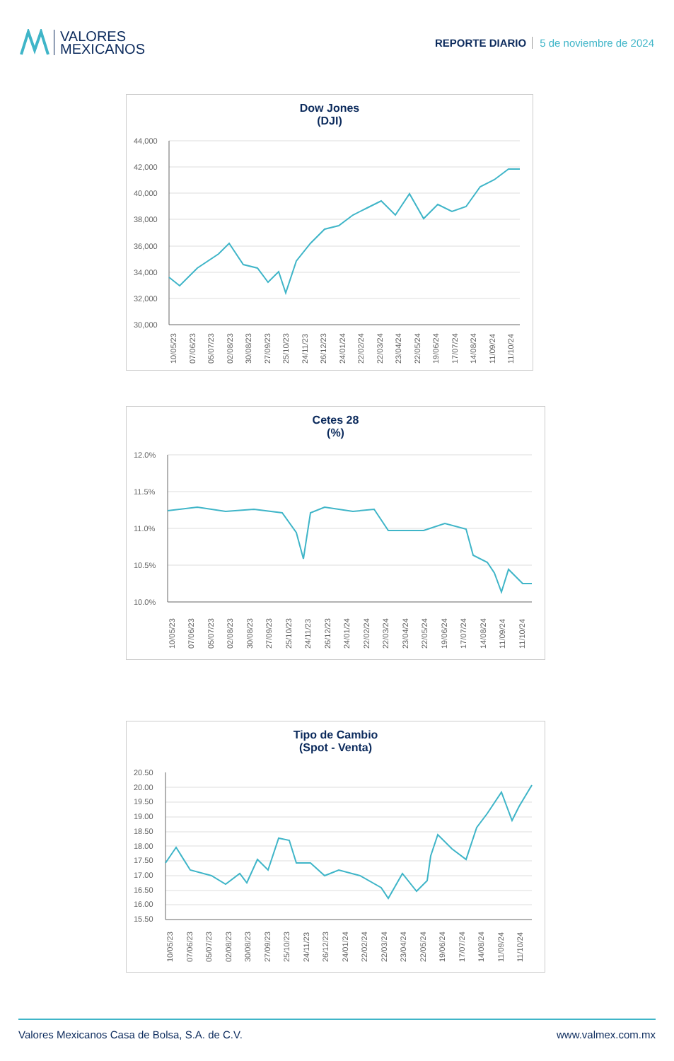VALORES
MEXICANOS
REPORTE DIARIO 5 de noviembre de 2024
Dow Jones
(DJI)
44,000
42,000
40,000
38,000
36,000
34,000
32,000
30,000
10/05/23
07/06/23
05/07/23
02/08/23
30/08/23
27/09/23
25/10/23
24/11/23
26/12/23
24/01/24
22/02/24
22/03/24
23/04/24
22/05/24
19/06/24
17/07/24
14/08/24
11/09/24
11/10/24
Cetes 28
(%)
12.0%
11.5%
11.0%
10.5%
10.0%
10/05/23
07/06/23
05/07/23
02/08/23
30/08/23
27/09/23
25/10/23
24/11/23
26/12/23
24/01/24
22/02/24
22/03/24
23/04/24
22/05/24
19/06/24
17/07/24
14/08/24
11/09/24
11/10/24
Tipo de Cambio
(Spot - Venta)
20.50
20.00
19.50
19.00
18.50
18.00
17.50
17.00
16.50
16.00
15.50
10/05/23
07/06/23
05/07/23
02/08/23
30/08/23
27/09/23
25/10/23
24/11/23
26/12/23
24/01/24
22/02/24
22/03/24
23/04/24
22/05/24
19/06/24
17/07/24
14/08/24
11/09/24
11/10/24
Valores Mexicanos Casa de Bolsa, S.A. de C.V. www.valmex.com.mx